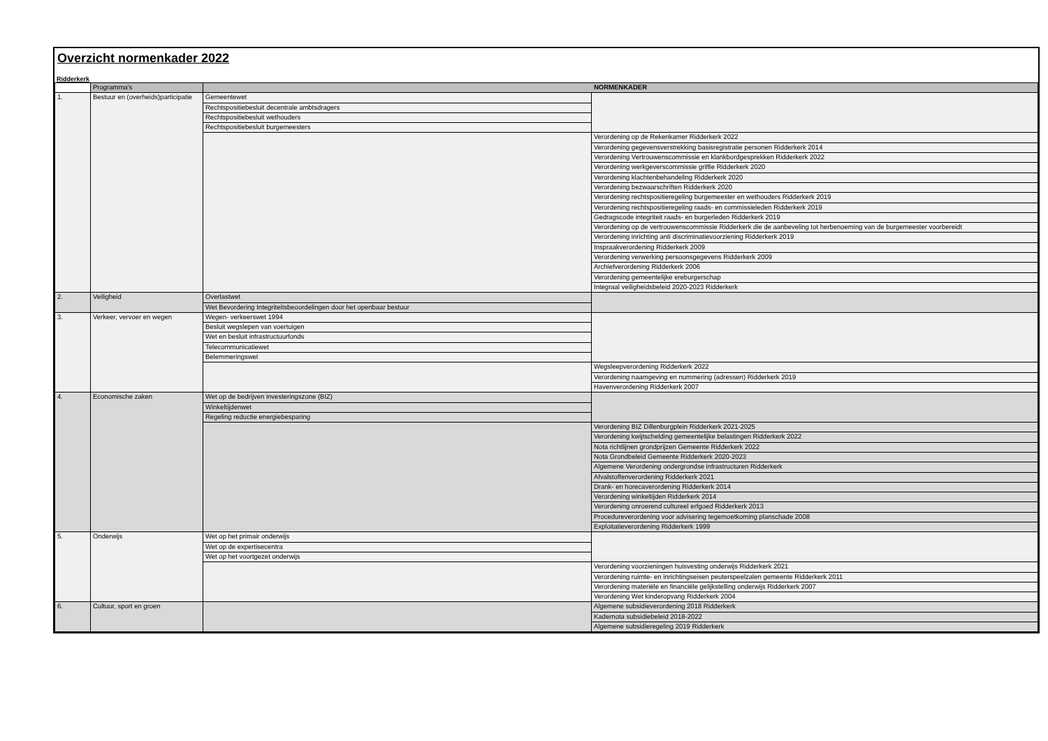Overzicht normenkader 2022
Ridderkerk
| | Programma's | NORMENKADER | |
| --- | --- | --- | --- |
| 1. | Bestuur en (overheids)participatie | Gemeentewet | |
| | | Rechtspositiebesluit decentrale ambtsdragers | |
| | | Rechtspositiebesluit wethouders | |
| | | Rechtspositiebesluit burgemeesters | |
| | | | Verordening op de Rekenkamer Ridderkerk 2022 |
| | | | Verordening gegevensverstrekking basisregistratie personen Ridderkerk 2014 |
| | | | Verordening Vertrouwenscommissie en klankbordgesprekken Ridderkerk 2022 |
| | | | Verordening werkgeverscommissie griffie Ridderkerk 2020 |
| | | | Verordening klachtenbehandeling Ridderkerk 2020 |
| | | | Verordening bezwaarschriften Ridderkerk 2020 |
| | | | Verordening rechtspositieregeling burgemeester en wethouders Ridderkerk 2019 |
| | | | Verordening rechtspositieregeling raads- en commissieleden Ridderkerk 2019 |
| | | | Gedragscode integriteit raads- en burgerleden Ridderkerk 2019 |
| | | | Verordening op de vertrouwenscommissie Ridderkerk die de aanbeveling tot herbenoeming van de burgemeester voorbereidt |
| | | | Verordening inrichting anti discriminatievoorziening Ridderkerk 2019 |
| | | | Inspraakverordening Ridderkerk 2009 |
| | | | Verordening verwerking persoonsgegevens Ridderkerk 2009 |
| | | | Archiefverordening Ridderkerk 2006 |
| | | | Verordening gemeentelijke ereburgerschap |
| | | | Integraal veiligheidsbeleid 2020-2023 Ridderkerk |
| 2. | Veiligheid | Overlastwet | |
| | | Wet Bevordering Integriteitsbeoordelingen door het openbaar bestuur | |
| 3. | Verkeer, vervoer en wegen | Wegen- verkeerswet 1994 | |
| | | Besluit wegslepen van voertuigen | |
| | | Wet en besluit infrastructuurfonds | |
| | | Telecommunicatiewet | |
| | | Belemmeringswet | |
| | | | Wegsleepverordening Ridderkerk 2022 |
| | | | Verordening naamgeving en nummering (adressen) Ridderkerk 2019 |
| | | | Havenverordening Ridderkerk 2007 |
| 4. | Economische zaken | Wet op de bedrijven investeringszone (BIZ) | |
| | | Winkeltijdenwet | |
| | | Regeling reductie energiebesparing | |
| | | | Verordening BIZ Dillenburgplein Ridderkerk 2021-2025 |
| | | | Verordening kwijtschelding gemeentelijke belastingen Ridderkerk 2022 |
| | | | Nota richtlijnen grondprijzen Gemeente Ridderkerk 2022 |
| | | | Nota Grondbeleid Gemeente Ridderkerk 2020-2023 |
| | | | Algemene Verordening ondergrondse infrastructuren Ridderkerk |
| | | | Afvalstoffenverordening Ridderkerk 2021 |
| | | | Drank- en horecaverordening Ridderkerk 2014 |
| | | | Verordening winkeltijden Ridderkerk 2014 |
| | | | Verordening onroerend cultureel erfgoed Ridderkerk 2013 |
| | | | Procedureverordening voor advisering tegemoetkoming planschade 2008 |
| | | | Exploitatieverordening Ridderkerk 1999 |
| 5. | Onderwijs | Wet op het primair onderwijs | |
| | | Wet op de expertisecentra | |
| | | Wet op het voortgezet onderwijs | |
| | | | Verordening voorzieningen huisvesting onderwijs Ridderkerk 2021 |
| | | | Verordening ruimte- en inrichtingseisen peuterspeelzalen gemeente Ridderkerk 2011 |
| | | | Verordening materiële en financiële gelijkstelling onderwijs Ridderkerk 2007 |
| | | | Verordening Wet kinderopvang Ridderkerk 2004 |
| 6. | Cultuur, sport en groen | | Algemene subsidieverordening 2018 Ridderkerk |
| | | | Kadernota subsidiebeleid 2018-2022 |
| | | | Algemene subsidieregeling 2019 Ridderkerk |